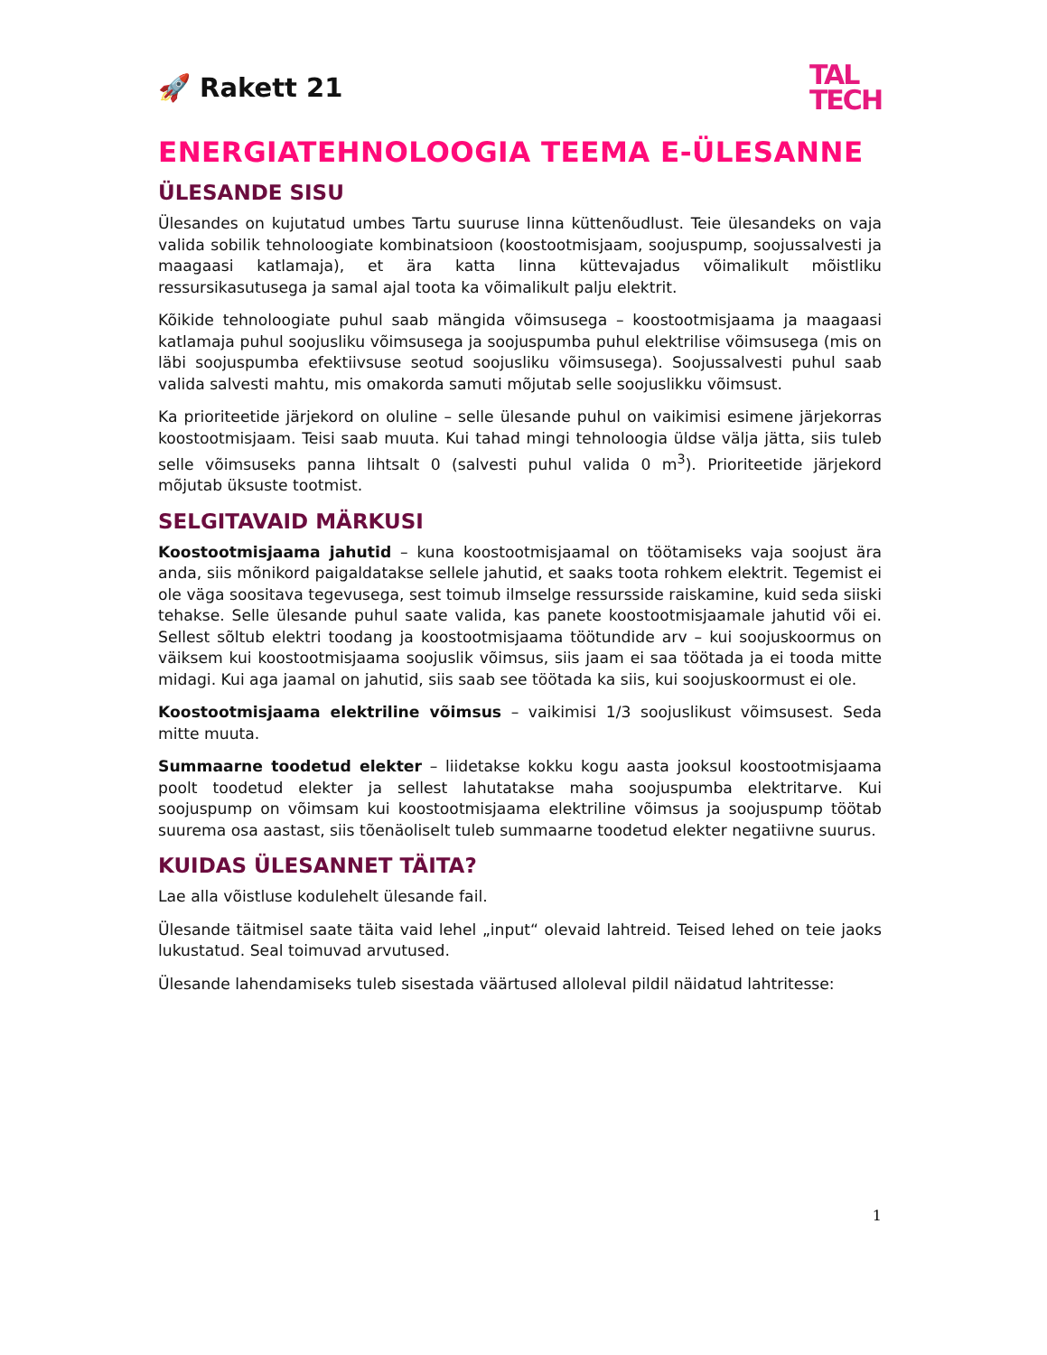🚀 Rakett 21
TAL
TECH
ENERGIATEHNOLOOGIA TEEMA E-ÜLESANNE
ÜLESANDE SISU
Ülesandes on kujutatud umbes Tartu suuruse linna küttenõudlust. Teie ülesandeks on vaja valida sobilik tehnoloogiate kombinatsioon (koostootmisjaam, soojuspump, soojussalvesti ja maagaasi katlamaja), et ära katta linna küttevajadus võimalikult mõistliku ressursikasutusega ja samal ajal toota ka võimalikult palju elektrit.
Kõikide tehnoloogiate puhul saab mängida võimsusega – koostootmisjaama ja maagaasi katlamaja puhul soojusliku võimsusega ja soojuspumba puhul elektrilise võimsusega (mis on läbi soojuspumba efektiivsuse seotud soojusliku võimsusega). Soojussalvesti puhul saab valida salvesti mahtu, mis omakorda samuti mõjutab selle soojuslikku võimsust.
Ka prioriteetide järjekord on oluline – selle ülesande puhul on vaikimisi esimene järjekorras koostootmisjaam. Teisi saab muuta. Kui tahad mingi tehnoloogia üldse välja jätta, siis tuleb selle võimsuseks panna lihtsalt 0 (salvesti puhul valida 0 m<sup>3</sup>). Prioriteetide järjekord mõjutab üksuste tootmist.
SELGITAVAID MÄRKUSI
Koostootmisjaama jahutid – kuna koostootmisjaamal on töötamiseks vaja soojust ära anda, siis mõnikord paigaldatakse sellele jahutid, et saaks toota rohkem elektrit. Tegemist ei ole väga soositava tegevusega, sest toimub ilmselge ressursside raiskamine, kuid seda siiski tehakse. Selle ülesande puhul saate valida, kas panete koostootmisjaamale jahutid või ei. Sellest sõltub elektri toodang ja koostootmisjaama töötundide arv – kui soojuskoormus on väiksem kui koostootmisjaama soojuslik võimsus, siis jaam ei saa töötada ja ei tooda mitte midagi. Kui aga jaamal on jahutid, siis saab see töötada ka siis, kui soojuskoormust ei ole.
Koostootmisjaama elektriline võimsus – vaikimisi 1/3 soojuslikust võimsusest. Seda mitte muuta.
Summaarne toodetud elekter – liidetakse kokku kogu aasta jooksul koostootmisjaama poolt toodetud elekter ja sellest lahutatakse maha soojuspumba elektritarve. Kui soojuspump on võimsam kui koostootmisjaama elektriline võimsus ja soojuspump töötab suurema osa aastast, siis tõenäoliselt tuleb summaarne toodetud elekter negatiivne suurus.
KUIDAS ÜLESANNET TÄITA?
Lae alla võistluse kodulehelt ülesande fail.
Ülesande täitmisel saate täita vaid lehel „input“ olevaid lahtreid. Teised lehed on teie jaoks lukustatud. Seal toimuvad arvutused.
Ülesande lahendamiseks tuleb sisestada väärtused alloleval pildil näidatud lahtritesse:
1